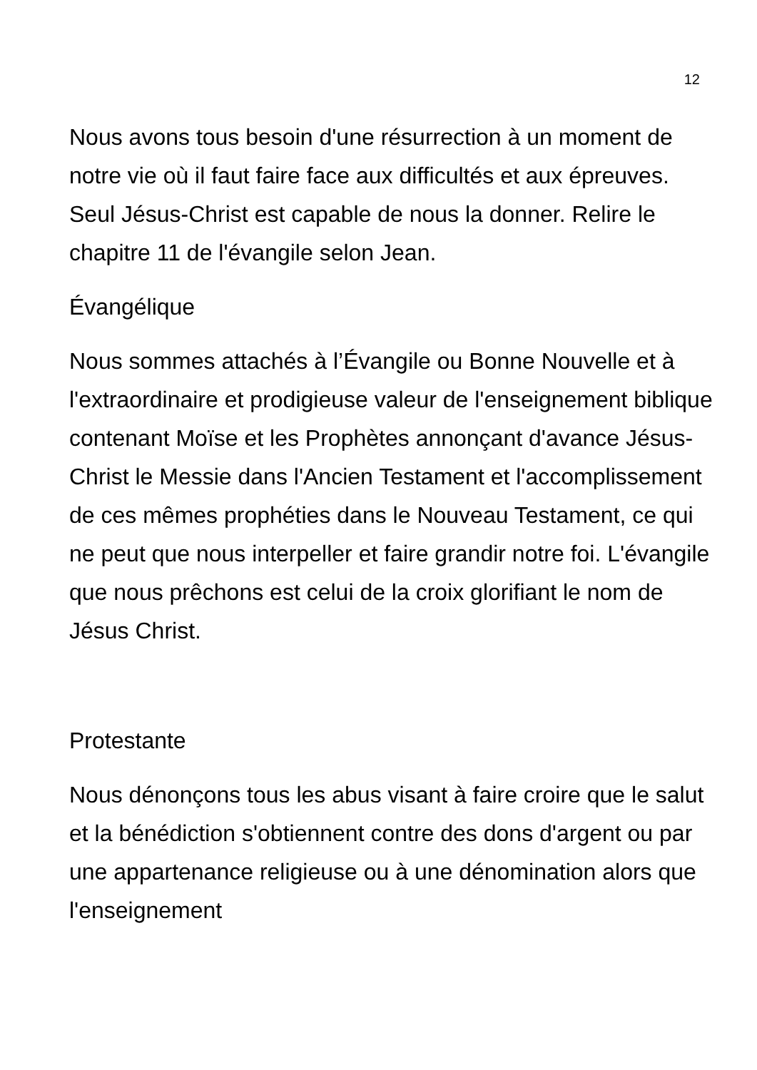12
Nous avons tous besoin d'une résurrection à un moment de notre vie où il faut faire face aux difficultés et aux épreuves. Seul Jésus-Christ est capable de nous la donner. Relire le chapitre 11 de l'évangile selon Jean.
Évangélique
Nous sommes attachés à l’Évangile ou Bonne Nouvelle et à l'extraordinaire et prodigieuse valeur de l'enseignement biblique contenant Moïse et les Prophètes annonçant d'avance Jésus-Christ le Messie dans l'Ancien Testament et l'accomplissement de ces mêmes prophéties dans le Nouveau Testament, ce qui ne peut que nous interpeller et faire grandir notre foi. L'évangile que nous prêchons est celui de la croix glorifiant le nom de Jésus Christ.
Protestante
Nous dénonçons tous les abus visant à faire croire que le salut et la bénédiction s'obtiennent contre des dons d'argent ou par une appartenance religieuse ou à une dénomination alors que l'enseignement